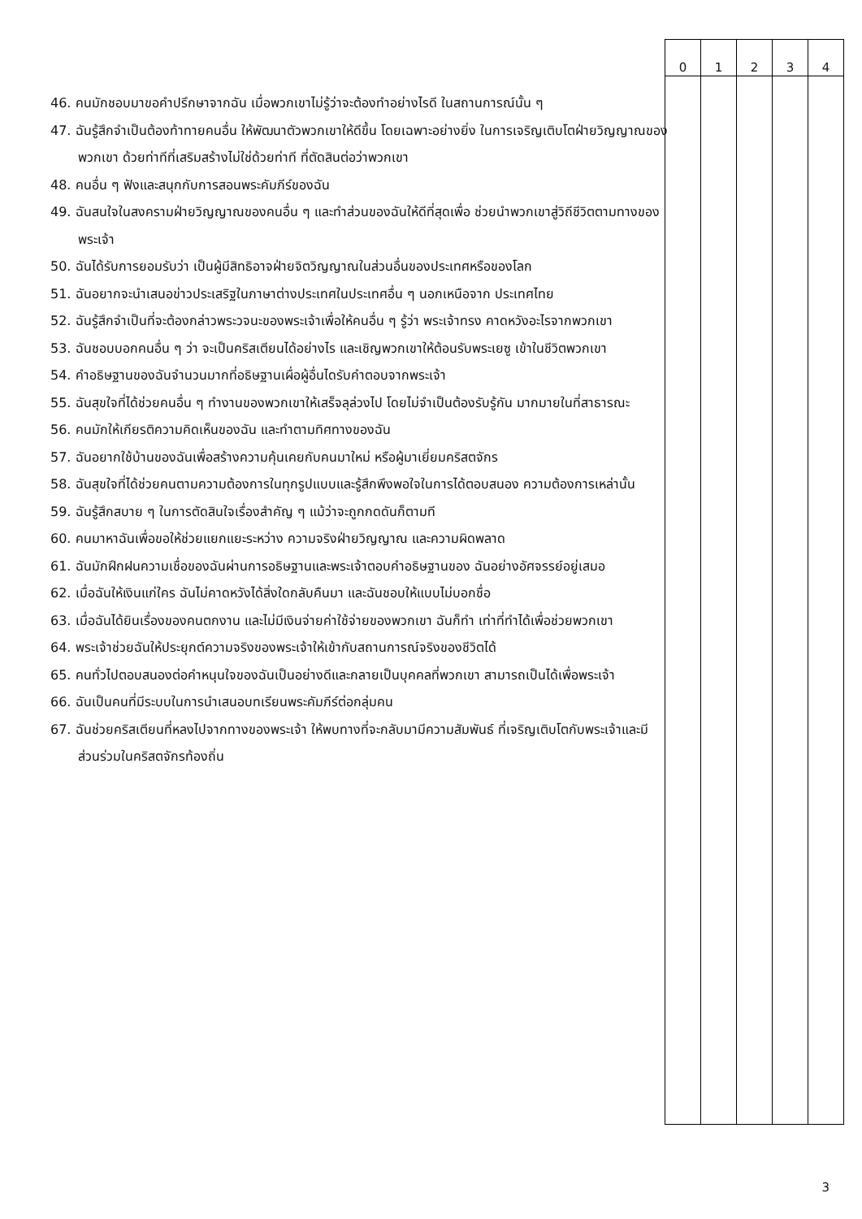| 0 | 1 | 2 | 3 | 4 |
46. คนมักชอบมาขอคำปรึกษาจากฉัน เมื่อพวกเขาไม่รู้ว่าจะต้องทำอย่างไรดี ในสถานการณ์นั้น ๆ
47. ฉันรู้สึกจำเป็นต้องท้าทายคนอื่น ให้พัฒนาตัวพวกเขาให้ดีขึ้น โดยเฉพาะอย่างยิ่ง ในการเจริญเติบโตฝ่ายวิญญาณของพวกเขา ด้วยท่าทีที่เสริมสร้างไม่ใช่ด้วยท่าที ที่ตัดสินต่อว่าพวกเขา
48. คนอื่น ๆ ฟังและสนุกกับการสอนพระคัมภีร์ของฉัน
49. ฉันสนใจในสงครามฝ่ายวิญญาณของคนอื่น ๆ และทำส่วนของฉันให้ดีที่สุดเพื่อ ช่วยนำพวกเขาสู่วิถีชีวิตตามทางของพระเจ้า
50. ฉันได้รับการยอมรับว่า เป็นผู้มีสิทธิอาจฝ่ายจิตวิญญาณในส่วนอื่นของประเทศหรือของโลก
51. ฉันอยากจะนำเสนอข่าวประเสริฐในภาษาต่างประเทศในประเทศอื่น ๆ นอกเหนือจาก ประเทศไทย
52. ฉันรู้สึกจำเป็นที่จะต้องกล่าวพระวจนะของพระเจ้าเพื่อให้คนอื่น ๆ รู้ว่า พระเจ้าทรง คาดหวังอะไรจากพวกเขา
53. ฉันชอบบอกคนอื่น ๆ ว่า จะเป็นคริสเตียนได้อย่างไร และเชิญพวกเขาให้ต้อนรับพระเยซู เข้าในชีวิตพวกเขา
54. คำอธิษฐานของฉันจำนวนมากที่อธิษฐานเผื่อผู้อื่นไดรับคำตอบจากพระเจ้า
55. ฉันสุขใจที่ได้ช่วยคนอื่น ๆ ทำงานของพวกเขาให้เสร็จลุล่วงไป โดยไม่จำเป็นต้องรับรู้กัน มากมายในที่สาธารณะ
56. คนมักให้เกียรติความคิดเห็นของฉัน และทำตามทิศทางของฉัน
57. ฉันอยากใช้บ้านของฉันเพื่อสร้างความคุ้นเคยกับคนมาใหม่ หรือผู้มาเยี่ยมคริสตจักร
58. ฉันสุขใจที่ได้ช่วยคนตามความต้องการในทุกรูปแบบและรู้สึกพึงพอใจในการได้ตอบสนอง ความต้องการเหล่านั้น
59. ฉันรู้สึกสบาย ๆ ในการตัดสินใจเรื่องสำคัญ ๆ แม้ว่าจะถูกกดดันก็ตามที
60. คนมาหาฉันเพื่อขอให้ช่วยแยกแยะระหว่าง ความจริงฝ่ายวิญญาณ และความผิดพลาด
61. ฉันมักฝึกฝนความเชื่อของฉันผ่านการอธิษฐานและพระเจ้าตอบคำอธิษฐานของ ฉันอย่างอัศจรรย์อยู่เสมอ
62. เมื่อฉันให้เงินแก่ใคร ฉันไม่คาดหวังได้สิ่งใดกลับคืนมา และฉันชอบให้แบบไม่บอกชื่อ
63. เมื่อฉันได้ยินเรื่องของคนตกงาน และไม่มีเงินจ่ายค่าใช้จ่ายของพวกเขา ฉันก็ทำ เท่าที่ทำได้เพื่อช่วยพวกเขา
64. พระเจ้าช่วยฉันให้ประยุกต์ความจริงของพระเจ้าให้เข้ากับสถานการณ์จริงของชีวิตได้
65. คนทั่วไปตอบสนองต่อคำหนุนใจของฉันเป็นอย่างดีและกลายเป็นบุคคลที่พวกเขา สามารถเป็นได้เพื่อพระเจ้า
66. ฉันเป็นคนที่มีระบบในการนำเสนอบทเรียนพระคัมภีร์ต่อกลุ่มคน
67. ฉันช่วยคริสเตียนที่หลงไปจากทางของพระเจ้า ให้พบทางที่จะกลับมามีความสัมพันธ์ ที่เจริญเติบโตกับพระเจ้าและมีส่วนร่วมในคริสตจักรท้องถิ่น
3